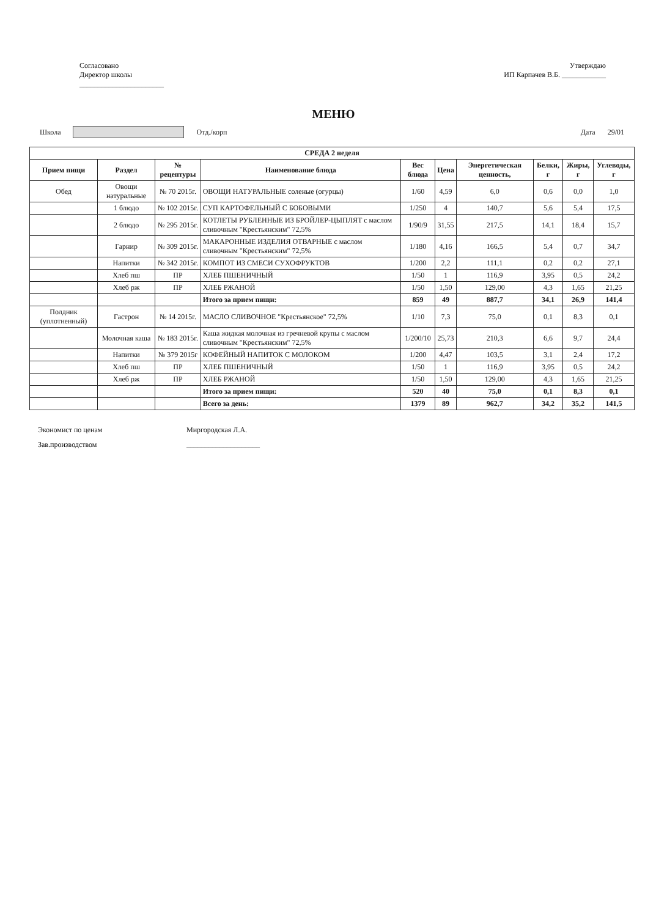Согласовано
Директор школы
_______________________
Утверждаю
ИП Карпачев В.Б. ____________
МЕНЮ
Школа Отд./корп Дата 29/01
| СРЕДА 2 неделя | | | | | | | | | |
| --- | --- | --- | --- | --- | --- | --- | --- | --- | --- |
| Прием пищи | Раздел | № рецептуры | Наименование блюда | Вес блюда | Цена | Энергетическая ценность, | Белки, г | Жиры, г | Углеводы, г |
| Обед | Овощи натуральные | № 70 2015г. | ОВОЩИ НАТУРАЛЬНЫЕ соленые (огурцы) | 1/60 | 4,59 | 6,0 | 0,6 | 0,0 | 1,0 |
| | 1 блюдо | № 102 2015г. | СУП КАРТОФЕЛЬНЫЙ С БОБОВЫМИ | 1/250 | 4 | 140,7 | 5,6 | 5,4 | 17,5 |
| | 2 блюдо | № 295 2015г. | КОТЛЕТЫ РУБЛЕННЫЕ ИЗ БРОЙЛЕР-ЦЫПЛЯТ с маслом сливочным "Крестьянским" 72,5% | 1/90/9 | 31,55 | 217,5 | 14,1 | 18,4 | 15,7 |
| | Гарнир | № 309 2015г. | МАКАРОННЫЕ ИЗДЕЛИЯ ОТВАРНЫЕ с маслом сливочным "Крестьянским" 72,5% | 1/180 | 4,16 | 166,5 | 5,4 | 0,7 | 34,7 |
| | Напитки | № 342 2015г. | КОМПОТ ИЗ СМЕСИ СУХОФРУКТОВ | 1/200 | 2,2 | 111,1 | 0,2 | 0,2 | 27,1 |
| | Хлеб пш | ПР | ХЛЕБ ПШЕНИЧНЫЙ | 1/50 | 1 | 116,9 | 3,95 | 0,5 | 24,2 |
| | Хлеб рж | ПР | ХЛЕБ РЖАНОЙ | 1/50 | 1,50 | 129,00 | 4,3 | 1,65 | 21,25 |
| | | | Итого за прием пищи: | 859 | 49 | 887,7 | 34,1 | 26,9 | 141,4 |
| Полдник (уплотненный) | Гастрон | № 14 2015г. | МАСЛО СЛИВОЧНОЕ "Крестьянское" 72,5% | 1/10 | 7,3 | 75,0 | 0,1 | 8,3 | 0,1 |
| | Молочная каша | № 183 2015г. | Каша жидкая молочная из гречневой крупы с маслом сливочным "Крестьянским" 72,5% | 1/200/10 | 25,73 | 210,3 | 6,6 | 9,7 | 24,4 |
| | Напитки | № 379 2015г | КОФЕЙНЫЙ НАПИТОК С МОЛОКОМ | 1/200 | 4,47 | 103,5 | 3,1 | 2,4 | 17,2 |
| | Хлеб пш | ПР | ХЛЕБ ПШЕНИЧНЫЙ | 1/50 | 1 | 116,9 | 3,95 | 0,5 | 24,2 |
| | Хлеб рж | ПР | ХЛЕБ РЖАНОЙ | 1/50 | 1,50 | 129,00 | 4,3 | 1,65 | 21,25 |
| | | | Итого за прием пищи: | 520 | 40 | 75,0 | 0,1 | 8,3 | 0,1 |
| | | | Всего за день: | 1379 | 89 | 962,7 | 34,2 | 35,2 | 141,5 |
Экономист по ценам Миргородская Л.А.
Зав.производством ____________________